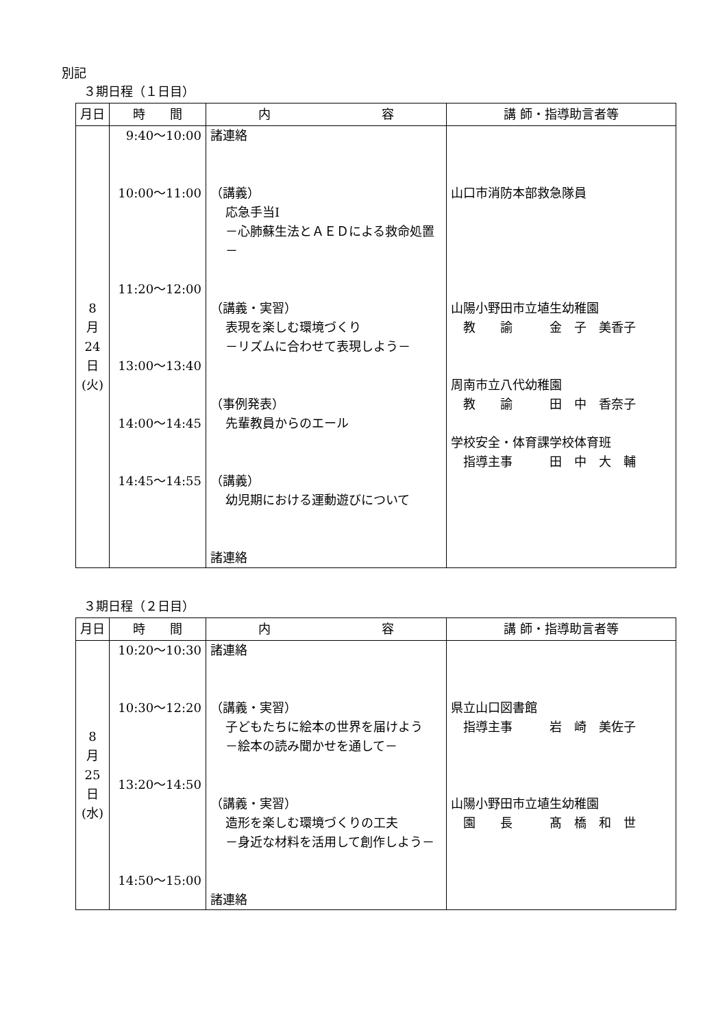別記
３期日程（１日目）
| 月日 | 時 間 | 内 容 | 講 師・指導助言者等 |
| --- | --- | --- | --- |
| 8 月 24 日 (火) | 9:40～10:00 10:00～11:00 11:20～12:00 13:00～13:40 14:00～14:45 14:45～14:55 | 諸連絡 （講義） 応急手当Ⅰ －心肺蘇生法とＡＥＤによる救命処置－ （講義・実習） 表現を楽しむ環境づくり －リズムに合わせて表現しよう－ （事例発表） 先輩教員からのエール （講義） 幼児期における運動遊びについて 諸連絡 | 山口市消防本部救急隊員 山陽小野田市立埴生幼稚園 教 諭 金 子 美香子 周南市立八代幼稚園 教 諭 田 中 香奈子 学校安全・体育課学校体育班 指導主事 田 中 大 輔 |
３期日程（２日目）
| 月日 | 時 間 | 内 容 | 講 師・指導助言者等 |
| --- | --- | --- | --- |
| 8 月 25 日 (水) | 10:20～10:30 10:30～12:20 13:20～14:50 14:50～15:00 | 諸連絡 （講義・実習） 子どもたちに絵本の世界を届けよう －絵本の読み聞かせを通して－ （講義・実習） 造形を楽しむ環境づくりの工夫 －身近な材料を活用して創作しよう－ 諸連絡 | 県立山口図書館 指導主事 岩 崎 美佐子 山陽小野田市立埴生幼稚園 園 長 髙 橋 和 世 |